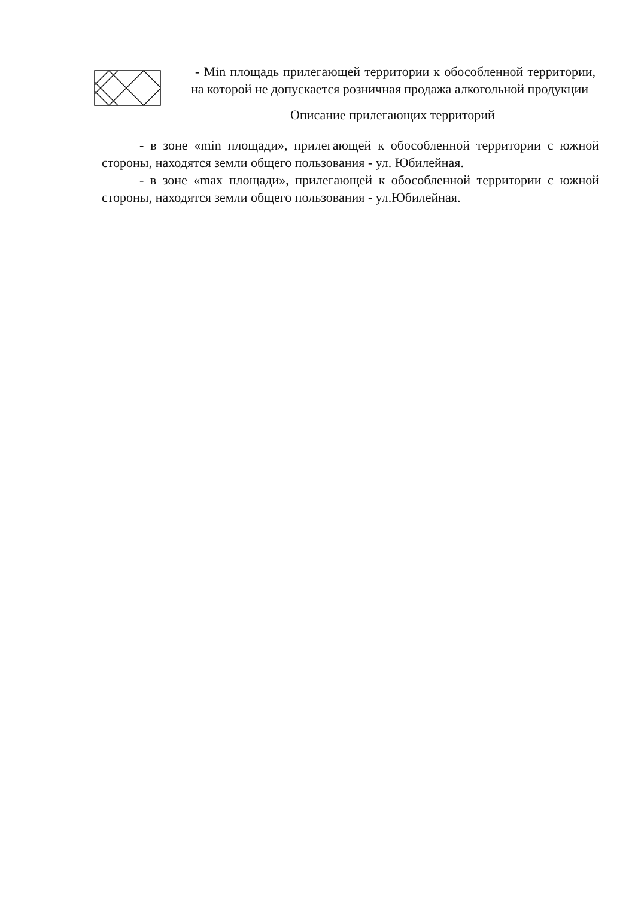- Min площадь прилегающей территории к обособленной территории, на которой не допускается розничная продажа алкогольной продукции
Описание прилегающих территорий
- в зоне «min площади», прилегающей к обособленной территории с южной стороны, находятся земли общего пользования - ул. Юбилейная.
- в зоне «max площади», прилегающей к обособленной территории с южной стороны, находятся земли общего пользования - ул.Юбилейная.